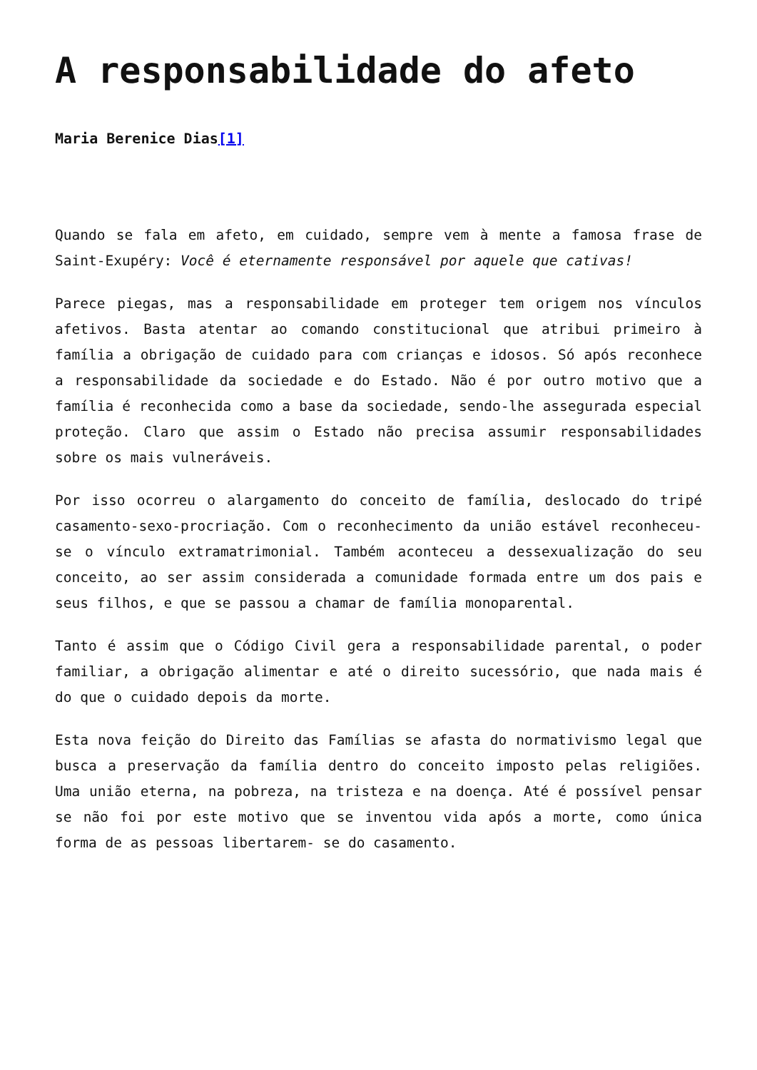A responsabilidade do afeto
Maria Berenice Dias[1]
Quando se fala em afeto, em cuidado, sempre vem à mente a famosa frase de Saint-Exupéry: Você é eternamente responsável por aquele que cativas!
Parece piegas, mas a responsabilidade em proteger tem origem nos vínculos afetivos. Basta atentar ao comando constitucional que atribui primeiro à família a obrigação de cuidado para com crianças e idosos. Só após reconhece a responsabilidade da sociedade e do Estado. Não é por outro motivo que a família é reconhecida como a base da sociedade, sendo-lhe assegurada especial proteção. Claro que assim o Estado não precisa assumir responsabilidades sobre os mais vulneráveis.
Por isso ocorreu o alargamento do conceito de família, deslocado do tripé casamento-sexo-procriação. Com o reconhecimento da união estável reconheceu-se o vínculo extramatrimonial. Também aconteceu a dessexualização do seu conceito, ao ser assim considerada a comunidade formada entre um dos pais e seus filhos, e que se passou a chamar de família monoparental.
Tanto é assim que o Código Civil gera a responsabilidade parental, o poder familiar, a obrigação alimentar e até o direito sucessório, que nada mais é do que o cuidado depois da morte.
Esta nova feição do Direito das Famílias se afasta do normativismo legal que busca a preservação da família dentro do conceito imposto pelas religiões. Uma união eterna, na pobreza, na tristeza e na doença. Até é possível pensar se não foi por este motivo que se inventou vida após a morte, como única forma de as pessoas libertarem- se do casamento.